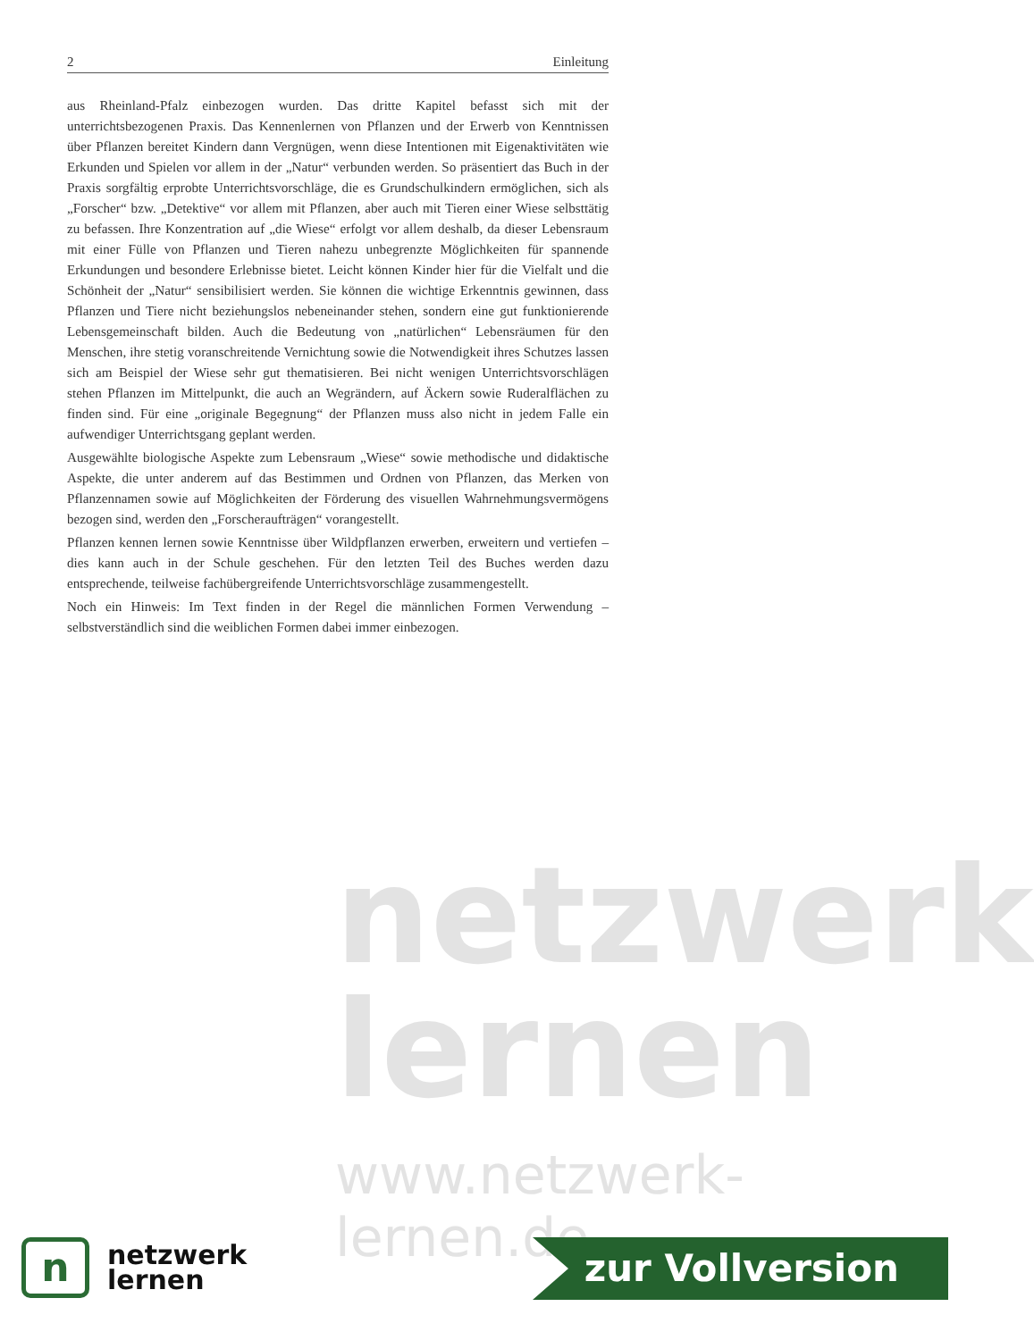netzwerk
lernen
www.netzwerk-lernen.de
2 Einleitung
aus Rheinland-Pfalz einbezogen wurden. Das dritte Kapitel befasst sich mit der unterrichtsbezogenen Praxis. Das Kennenlernen von Pflanzen und der Erwerb von Kenntnissen über Pflanzen bereitet Kindern dann Vergnügen, wenn diese Intentionen mit Eigenaktivitäten wie Erkunden und Spielen vor allem in der „Natur“ verbunden werden. So präsentiert das Buch in der Praxis sorgfältig erprobte Unterrichtsvorschläge, die es Grundschulkindern ermöglichen, sich als „Forscher“ bzw. „Detektive“ vor allem mit Pflanzen, aber auch mit Tieren einer Wiese selbsttätig zu befassen. Ihre Konzentration auf „die Wiese“ erfolgt vor allem deshalb, da dieser Lebensraum mit einer Fülle von Pflanzen und Tieren nahezu unbegrenzte Möglichkeiten für spannende Erkundungen und besondere Erlebnisse bietet. Leicht können Kinder hier für die Vielfalt und die Schönheit der „Natur“ sensibilisiert werden. Sie können die wichtige Erkenntnis gewinnen, dass Pflanzen und Tiere nicht beziehungslos nebeneinander stehen, sondern eine gut funktionierende Lebensgemeinschaft bilden. Auch die Bedeutung von „natürlichen“ Lebensräumen für den Menschen, ihre stetig voranschreitende Vernichtung sowie die Notwendigkeit ihres Schutzes lassen sich am Beispiel der Wiese sehr gut thematisieren. Bei nicht wenigen Unterrichtsvorschlägen stehen Pflanzen im Mittelpunkt, die auch an Wegrändern, auf Äckern sowie Ruderalflächen zu finden sind. Für eine „originale Begegnung“ der Pflanzen muss also nicht in jedem Falle ein aufwendiger Unterrichtsgang geplant werden.
Ausgewählte biologische Aspekte zum Lebensraum „Wiese“ sowie methodische und didaktische Aspekte, die unter anderem auf das Bestimmen und Ordnen von Pflanzen, das Merken von Pflanzennamen sowie auf Möglichkeiten der Förderung des visuellen Wahrnehmungsvermögens bezogen sind, werden den „Forscheraufträgen“ vorangestellt.
Pflanzen kennen lernen sowie Kenntnisse über Wildpflanzen erwerben, erweitern und vertiefen – dies kann auch in der Schule geschehen. Für den letzten Teil des Buches werden dazu entsprechende, teilweise fachübergreifende Unterrichtsvorschläge zusammengestellt.
Noch ein Hinweis: Im Text finden in der Regel die männlichen Formen Verwendung – selbstverständlich sind die weiblichen Formen dabei immer einbezogen.
n
netzwerk
lernen
zur Vollversion